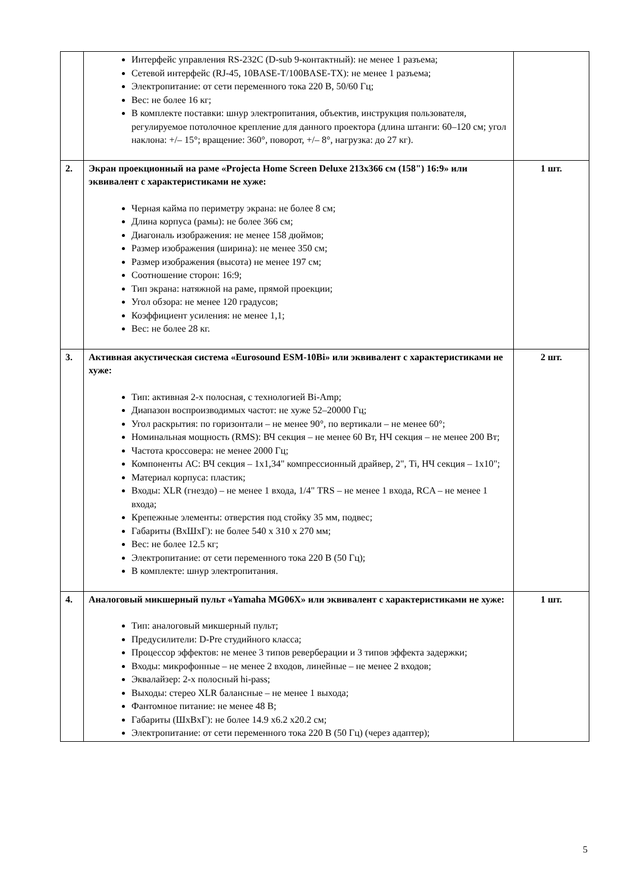| | Интерфейс управления RS-232C (D-sub 9-контактный): не менее 1 разъема; Сетевой интерфейс (RJ-45, 10BASE-T/100BASE-TX): не менее 1 разъема; Электропитание: от сети переменного тока 220 В, 50/60 Гц; Вес: не более 16 кг; В комплекте поставки: шнур электропитания, объектив, инструкция пользователя, регулируемое потолочное крепление для данного проектора (длина штанги: 60–120 см; угол наклона: +/– 15°; вращение: 360°, поворот, +/– 8°, нагрузка: до 27 кг). | |
| 2. | Экран проекционный на раме «Projecta Home Screen Deluxe 213x366 см (158") 16:9» или эквивалент с характеристиками не хуже: Черная кайма по периметру экрана: не более 8 см; Длина корпуса (рамы): не более 366 см; Диагональ изображения: не менее 158 дюймов; Размер изображения (ширина): не менее 350 см; Размер изображения (высота) не менее 197 см; Соотношение сторон: 16:9; Тип экрана: натяжной на раме, прямой проекции; Угол обзора: не менее 120 градусов; Коэффициент усиления: не менее 1,1; Вес: не более 28 кг. | 1 шт. |
| 3. | Активная акустическая система «Eurosound ESM-10Bi» или эквивалент с характеристиками не хуже: Тип: активная 2-х полосная, с технологией Bi-Amp; Диапазон воспроизводимых частот: не хуже 52–20000 Гц; Угол раскрытия: по горизонтали – не менее 90°, по вертикали – не менее 60°; Номинальная мощность (RMS): ВЧ секция – не менее 60 Вт, НЧ секция – не менее 200 Вт; Частота кроссовера: не менее 2000 Гц; Компоненты АС: ВЧ секция – 1x1,34" компрессионный драйвер, 2", Ti, НЧ секция – 1x10"; Материал корпуса: пластик; Входы: XLR (гнездо) – не менее 1 входа, 1/4" TRS – не менее 1 входа, RCA – не менее 1 входа; Крепежные элементы: отверстия под стойку 35 мм, подвес; Габариты (ВxШxГ): не более 540 x 310 x 270 мм; Вес: не более 12.5 кг; Электропитание: от сети переменного тока 220 В (50 Гц); В комплекте: шнур электропитания. | 2 шт. |
| 4. | Аналоговый микшерный пульт «Yamaha MG06X» или эквивалент с характеристиками не хуже: Тип: аналоговый микшерный пульт; Предусилители: D-Pre студийного класса; Процессор эффектов: не менее 3 типов реверберации и 3 типов эффекта задержки; Входы: микрофонные – не менее 2 входов, линейные – не менее 2 входов; Эквалайзер: 2-х полосный hi-pass; Выходы: стерео XLR балансные – не менее 1 выхода; Фантомное питание: не менее 48 В; Габариты (ШxВxГ): не более 14.9 x6.2 x20.2 см; Электропитание: от сети переменного тока 220 В (50 Гц) (через адаптер); | 1 шт. |
5